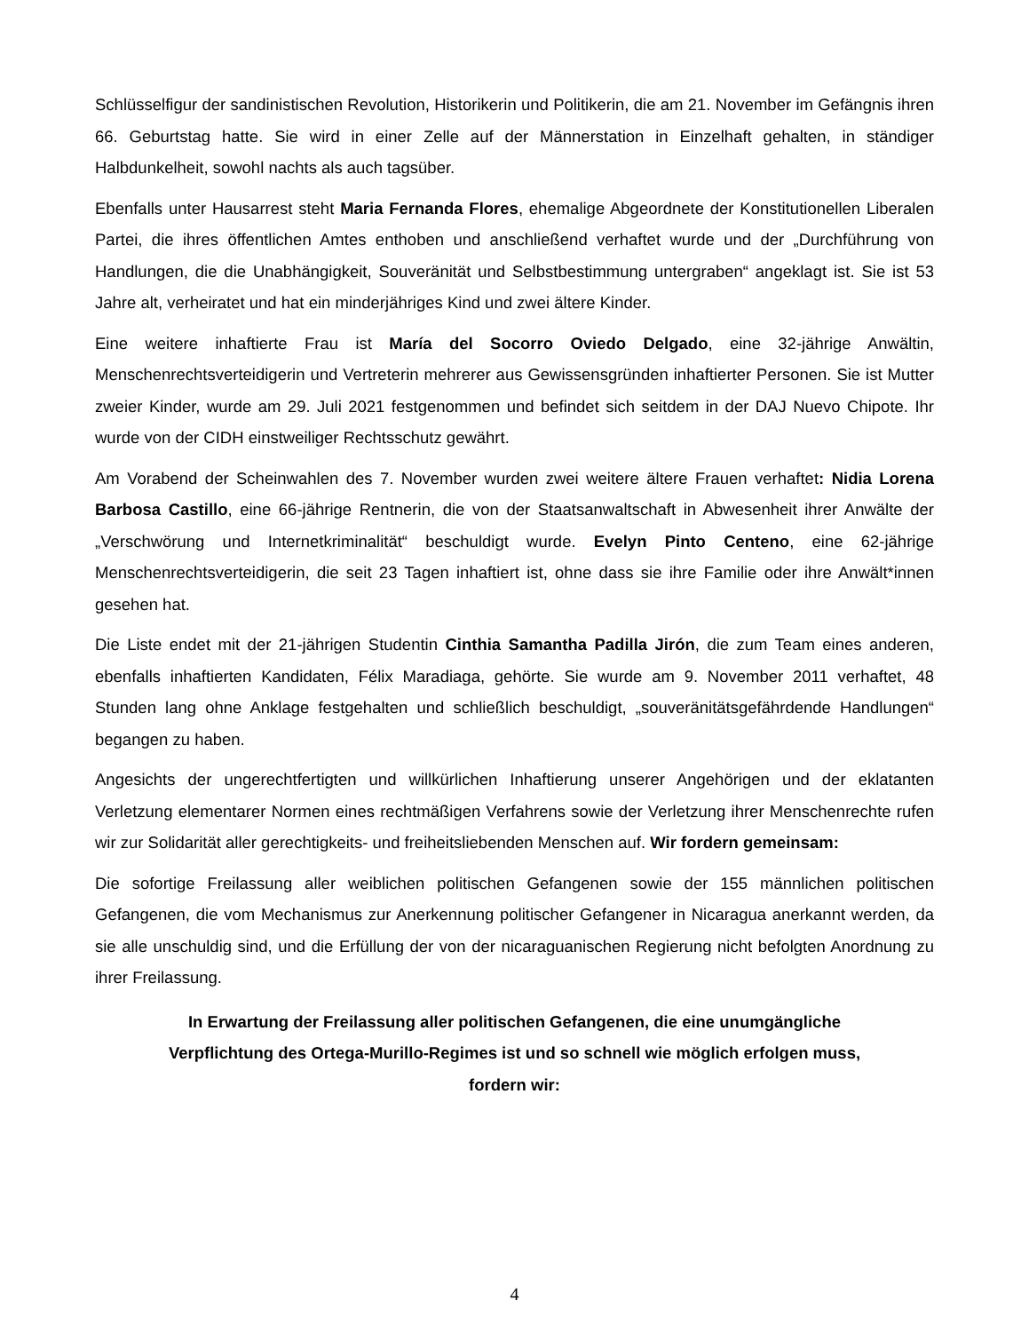Schlüsselfigur der sandinistischen Revolution, Historikerin und Politikerin, die am 21. November im Gefängnis ihren 66. Geburtstag hatte. Sie wird in einer Zelle auf der Männerstation in Einzelhaft gehalten, in ständiger Halbdunkelheit, sowohl nachts als auch tagsüber.
Ebenfalls unter Hausarrest steht Maria Fernanda Flores, ehemalige Abgeordnete der Konstitutionellen Liberalen Partei, die ihres öffentlichen Amtes enthoben und anschließend verhaftet wurde und der „Durchführung von Handlungen, die die Unabhängigkeit, Souveränität und Selbstbestimmung untergraben“ angeklagt ist. Sie ist 53 Jahre alt, verheiratet und hat ein minderjähriges Kind und zwei ältere Kinder.
Eine weitere inhaftierte Frau ist María del Socorro Oviedo Delgado, eine 32-jährige Anwältin, Menschenrechtsverteidigerin und Vertreterin mehrerer aus Gewissensgründen inhaftierter Personen. Sie ist Mutter zweier Kinder, wurde am 29. Juli 2021 festgenommen und befindet sich seitdem in der DAJ Nuevo Chipote. Ihr wurde von der CIDH einstweiliger Rechtsschutz gewährt.
Am Vorabend der Scheinwahlen des 7. November wurden zwei weitere ältere Frauen verhaftet: Nidia Lorena Barbosa Castillo, eine 66-jährige Rentnerin, die von der Staatsanwaltschaft in Abwesenheit ihrer Anwälte der „Verschwörung und Internetkriminalität“ beschuldigt wurde. Evelyn Pinto Centeno, eine 62-jährige Menschenrechtsverteidigerin, die seit 23 Tagen inhaftiert ist, ohne dass sie ihre Familie oder ihre Anwält*innen gesehen hat.
Die Liste endet mit der 21-jährigen Studentin Cinthia Samantha Padilla Jirón, die zum Team eines anderen, ebenfalls inhaftierten Kandidaten, Félix Maradiaga, gehörte. Sie wurde am 9. November 2011 verhaftet, 48 Stunden lang ohne Anklage festgehalten und schließlich beschuldigt, „souveränitätsgefährdende Handlungen“ begangen zu haben.
Angesichts der ungerechtfertigten und willkürlichen Inhaftierung unserer Angehörigen und der eklatanten Verletzung elementarer Normen eines rechtmäßigen Verfahrens sowie der Verletzung ihrer Menschenrechte rufen wir zur Solidarität aller gerechtigkeits- und freiheitsliebenden Menschen auf. Wir fordern gemeinsam:
Die sofortige Freilassung aller weiblichen politischen Gefangenen sowie der 155 männlichen politischen Gefangenen, die vom Mechanismus zur Anerkennung politischer Gefangener in Nicaragua anerkannt werden, da sie alle unschuldig sind, und die Erfüllung der von der nicaraguanischen Regierung nicht befolgten Anordnung zu ihrer Freilassung.
In Erwartung der Freilassung aller politischen Gefangenen, die eine unumgängliche
Verpflichtung des Ortega-Murillo-Regimes ist und so schnell wie möglich erfolgen muss,
fordern wir:
4